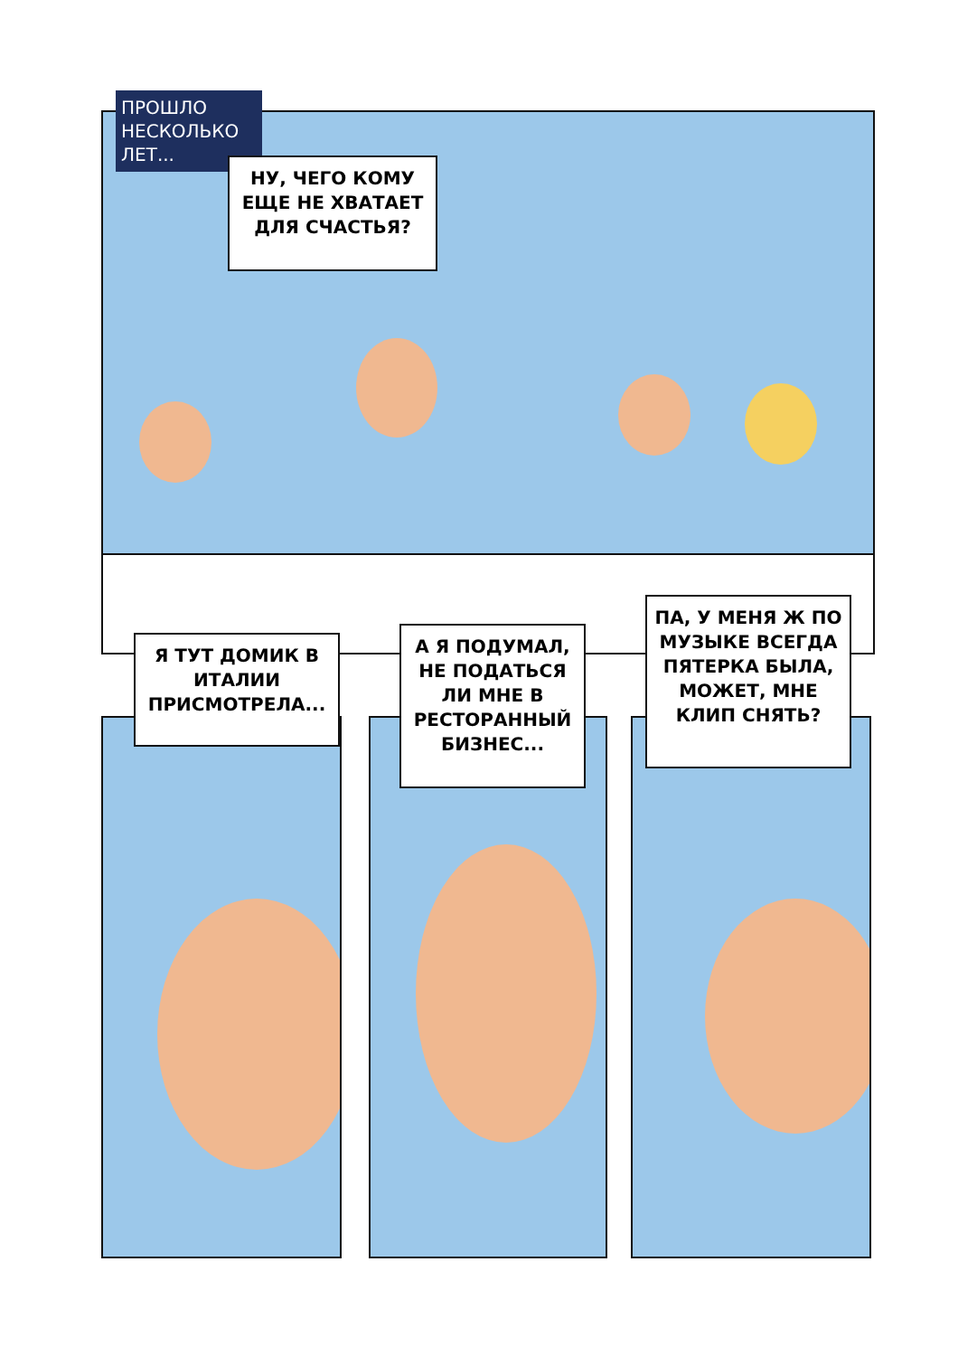ПРОШЛО
НЕСКОЛЬКО
ЛЕТ...
НУ, ЧЕГО КОМУ ЕЩЕ НЕ ХВАТАЕТ ДЛЯ СЧАСТЬЯ?
Я ТУТ ДОМИК В ИТАЛИИ ПРИСМОТРЕЛА...
А Я ПОДУМАЛ, НЕ ПОДАТЬСЯ ЛИ МНЕ В РЕСТОРАННЫЙ БИЗНЕС...
ПА, У МЕНЯ Ж ПО МУЗЫКЕ ВСЕГДА ПЯТЕРКА БЫЛА, МОЖЕТ, МНЕ КЛИП СНЯТЬ?